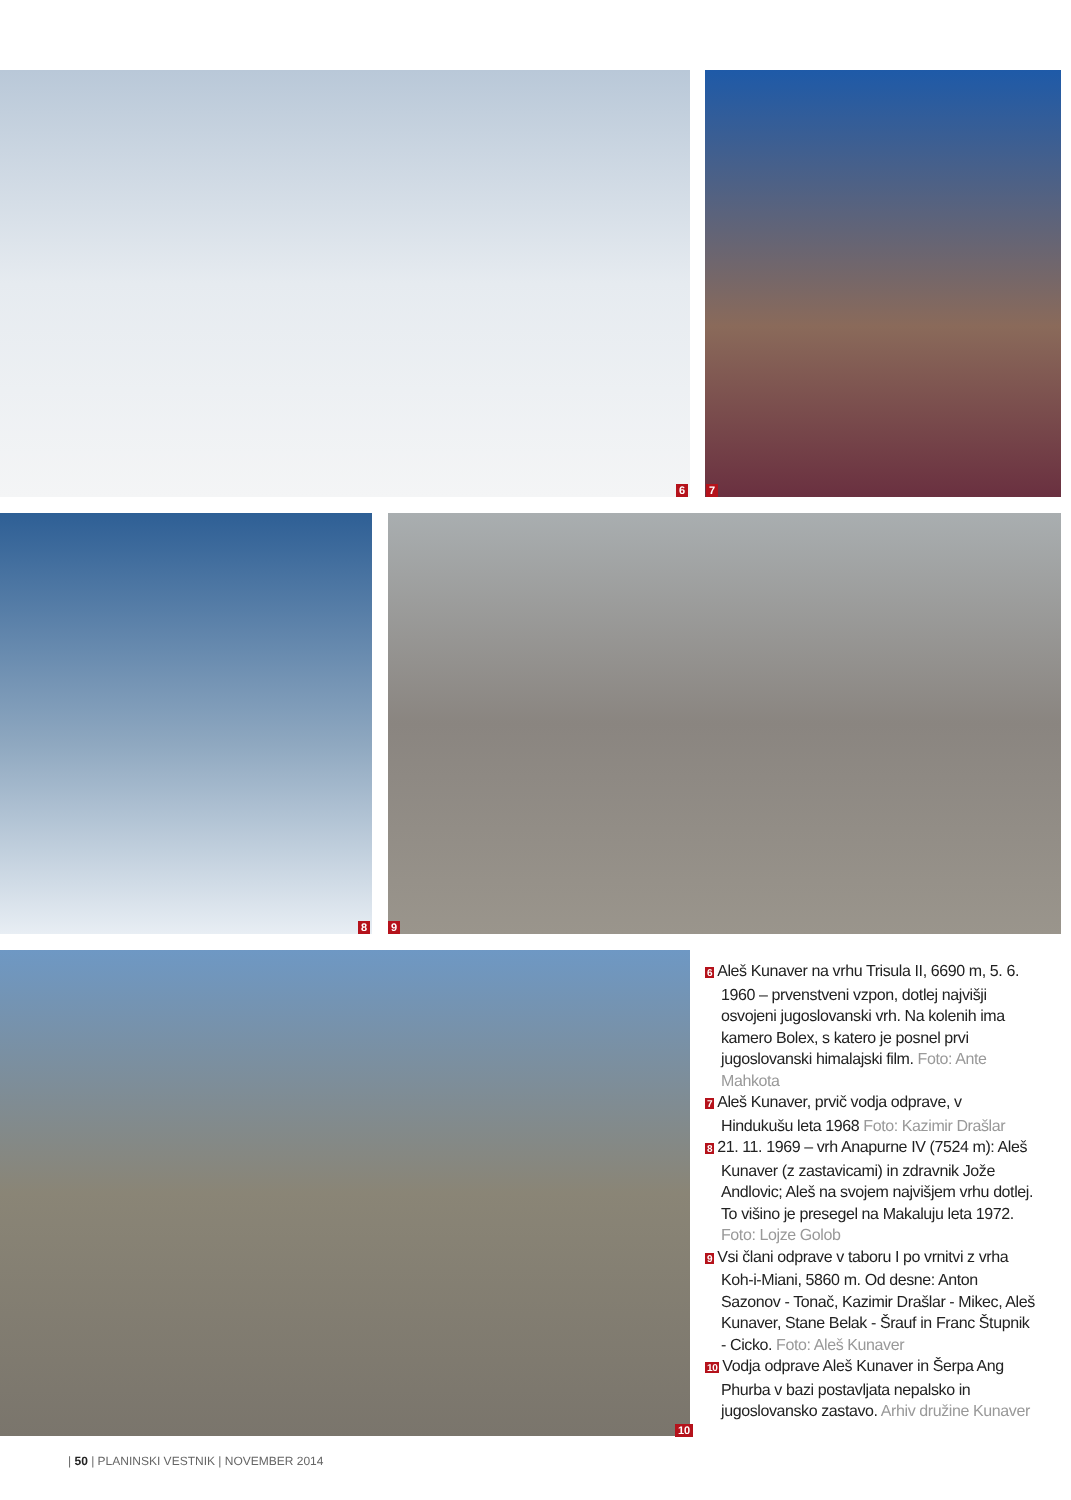6 7
8 9
10
6 Aleš Kunaver na vrhu Trisula II, 6690 m, 5. 6. 1960 – prvenstveni vzpon, dotlej najvišji osvojeni jugoslovanski vrh. Na kolenih ima kamero Bolex, s katero je posnel prvi jugoslovanski himalajski film. Foto: Ante Mahkota
7 Aleš Kunaver, prvič vodja odprave, v Hindukušu leta 1968 Foto: Kazimir Drašlar
8 21. 11. 1969 – vrh Anapurne IV (7524 m): Aleš Kunaver (z zastavicami) in zdravnik Jože Andlovic; Aleš na svojem najvišjem vrhu dotlej. To višino je presegel na Makaluju leta 1972. Foto: Lojze Golob
9 Vsi člani odprave v taboru I po vrnitvi z vrha Koh-i-Miani, 5860 m. Od desne: Anton Sazonov - Tonač, Kazimir Drašlar - Mikec, Aleš Kunaver, Stane Belak - Šrauf in Franc Štupnik - Cicko. Foto: Aleš Kunaver
10 Vodja odprave Aleš Kunaver in Šerpa Ang Phurba v bazi postavljata nepalsko in jugoslovansko zastavo. Arhiv družine Kunaver
| 50 | PLANINSKI VESTNIK | NOVEMBER 2014